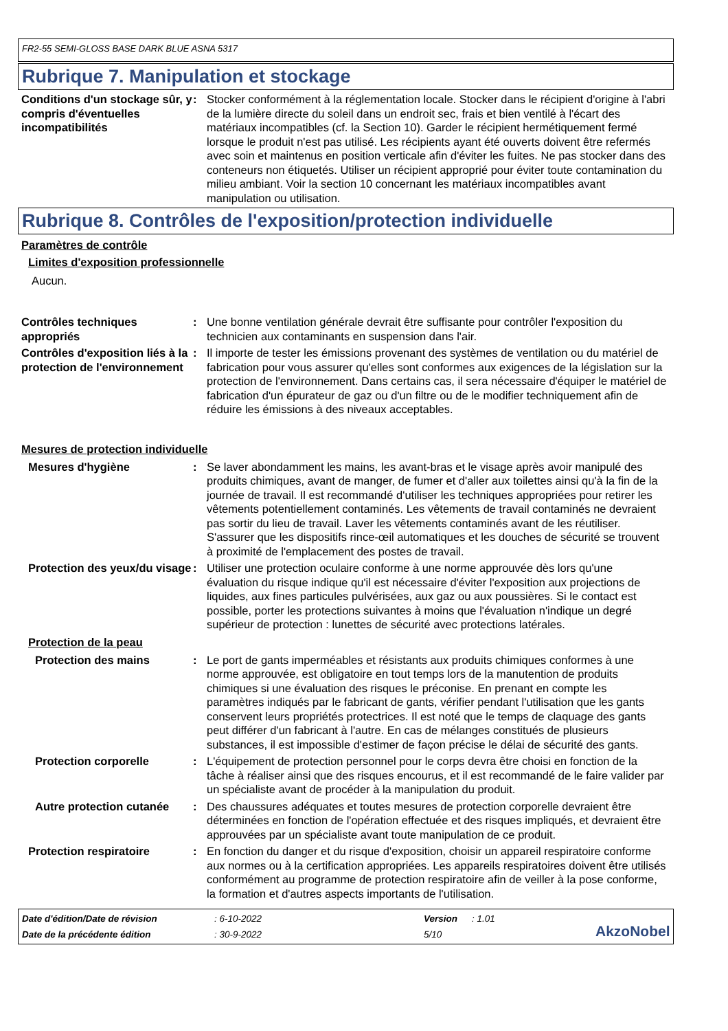FR2-55 SEMI-GLOSS BASE DARK BLUE ASNA 5317
Rubrique 7. Manipulation et stockage
Conditions d'un stockage sûr, y compris d'éventuelles incompatibilités
: Stocker conformément à la réglementation locale. Stocker dans le récipient d'origine à l'abri de la lumière directe du soleil dans un endroit sec, frais et bien ventilé à l'écart des matériaux incompatibles (cf. la Section 10). Garder le récipient hermétiquement fermé lorsque le produit n'est pas utilisé. Les récipients ayant été ouverts doivent être refermés avec soin et maintenus en position verticale afin d'éviter les fuites. Ne pas stocker dans des conteneurs non étiquetés. Utiliser un récipient approprié pour éviter toute contamination du milieu ambiant. Voir la section 10 concernant les matériaux incompatibles avant manipulation ou utilisation.
Rubrique 8. Contrôles de l'exposition/protection individuelle
Paramètres de contrôle
Limites d'exposition professionnelle
Aucun.
Contrôles techniques appropriés
: Une bonne ventilation générale devrait être suffisante pour contrôler l'exposition du technicien aux contaminants en suspension dans l'air.
Contrôles d'exposition liés à la protection de l'environnement
: Il importe de tester les émissions provenant des systèmes de ventilation ou du matériel de fabrication pour vous assurer qu'elles sont conformes aux exigences de la législation sur la protection de l'environnement. Dans certains cas, il sera nécessaire d'équiper le matériel de fabrication d'un épurateur de gaz ou d'un filtre ou de le modifier techniquement afin de réduire les émissions à des niveaux acceptables.
Mesures de protection individuelle
Mesures d'hygiène : Se laver abondamment les mains, les avant-bras et le visage après avoir manipulé des produits chimiques, avant de manger, de fumer et d'aller aux toilettes ainsi qu'à la fin de la journée de travail. Il est recommandé d'utiliser les techniques appropriées pour retirer les vêtements potentiellement contaminés. Les vêtements de travail contaminés ne devraient pas sortir du lieu de travail. Laver les vêtements contaminés avant de les réutiliser. S'assurer que les dispositifs rince-œil automatiques et les douches de sécurité se trouvent à proximité de l'emplacement des postes de travail.
Protection des yeux/du visage
: Utiliser une protection oculaire conforme à une norme approuvée dès lors qu'une évaluation du risque indique qu'il est nécessaire d'éviter l'exposition aux projections de liquides, aux fines particules pulvérisées, aux gaz ou aux poussières. Si le contact est possible, porter les protections suivantes à moins que l'évaluation n'indique un degré supérieur de protection : lunettes de sécurité avec protections latérales.
Protection de la peau
Protection des mains : Le port de gants imperméables et résistants aux produits chimiques conformes à une norme approuvée, est obligatoire en tout temps lors de la manutention de produits chimiques si une évaluation des risques le préconise. En prenant en compte les paramètres indiqués par le fabricant de gants, vérifier pendant l'utilisation que les gants conservent leurs propriétés protectrices. Il est noté que le temps de claquage des gants peut différer d'un fabricant à l'autre. En cas de mélanges constitués de plusieurs substances, il est impossible d'estimer de façon précise le délai de sécurité des gants.
Protection corporelle : L'équipement de protection personnel pour le corps devra être choisi en fonction de la tâche à réaliser ainsi que des risques encourus, et il est recommandé de le faire valider par un spécialiste avant de procéder à la manipulation du produit.
Autre protection cutanée
: Des chaussures adéquates et toutes mesures de protection corporelle devraient être déterminées en fonction de l'opération effectuée et des risques impliqués, et devraient être approuvées par un spécialiste avant toute manipulation de ce produit.
Protection respiratoire : En fonction du danger et du risque d'exposition, choisir un appareil respiratoire conforme aux normes ou à la certification appropriées. Les appareils respiratoires doivent être utilisés conformément au programme de protection respiratoire afin de veiller à la pose conforme, la formation et d'autres aspects importants de l'utilisation.
Date d'édition/Date de révision
: 6-10-2022
Version
: 1.01
AkzoNobel
Date de la précédente édition
: 30-9-2022
5/10